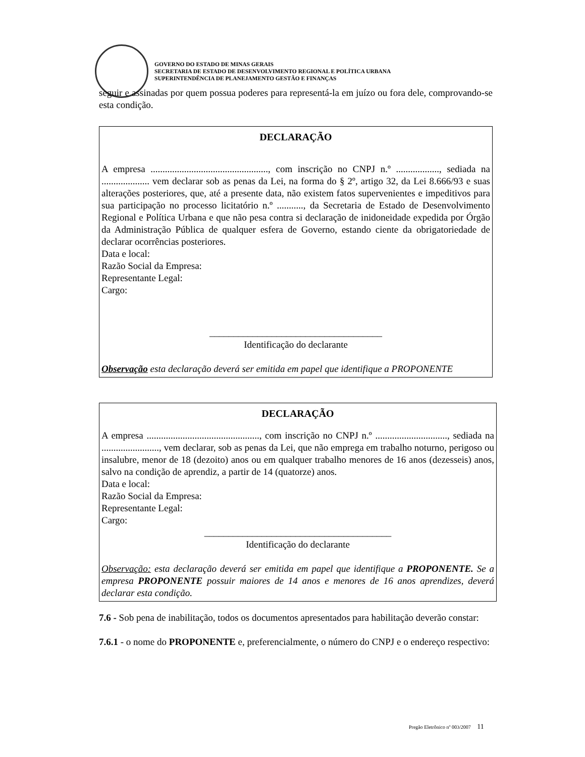GOVERNO DO ESTADO DE MINAS GERAIS
SECRETARIA DE ESTADO DE DESENVOLVIMENTO REGIONAL E POLÍTICA URBANA
SUPERINTENDÊNCIA DE PLANEJAMENTO GESTÃO E FINANÇAS
seguir e assinadas por quem possua poderes para representá-la em juízo ou fora dele, comprovando-se esta condição.
DECLARAÇÃO
A empresa ................................................., com inscrição no CNPJ n.º .................., sediada na .................... vem declarar sob as penas da Lei, na forma do § 2º, artigo 32, da Lei 8.666/93 e suas alterações posteriores, que, até a presente data, não existem fatos supervenientes e impeditivos para sua participação no processo licitatório n.º ..........., da Secretaria de Estado de Desenvolvimento Regional e Política Urbana e que não pesa contra si declaração de inidoneidade expedida por Órgão da Administração Pública de qualquer esfera de Governo, estando ciente da obrigatoriedade de declarar ocorrências posteriores.
Data e local:
Razão Social da Empresa:
Representante Legal:
Cargo:
____________________________________
Identificação do declarante
Observação esta declaração deverá ser emitida em papel que identifique a PROPONENTE
DECLARAÇÃO
A empresa ..............................................., com inscrição no CNPJ n.º .............................., sediada na ........................, vem declarar, sob as penas da Lei, que não emprega em trabalho noturno, perigoso ou insalubre, menor de 18 (dezoito) anos ou em qualquer trabalho menores de 16 anos (dezesseis) anos, salvo na condição de aprendiz, a partir de 14 (quatorze) anos.
Data e local:
Razão Social da Empresa:
Representante Legal:
Cargo:
_______________________________________
Identificação do declarante
Observação: esta declaração deverá ser emitida em papel que identifique a PROPONENTE. Se a empresa PROPONENTE possuir maiores de 14 anos e menores de 16 anos aprendizes, deverá declarar esta condição.
7.6 - Sob pena de inabilitação, todos os documentos apresentados para habilitação deverão constar:
7.6.1 - o nome do PROPONENTE e, preferencialmente, o número do CNPJ e o endereço respectivo:
Pregão Eletrônico nº 003/2007 11